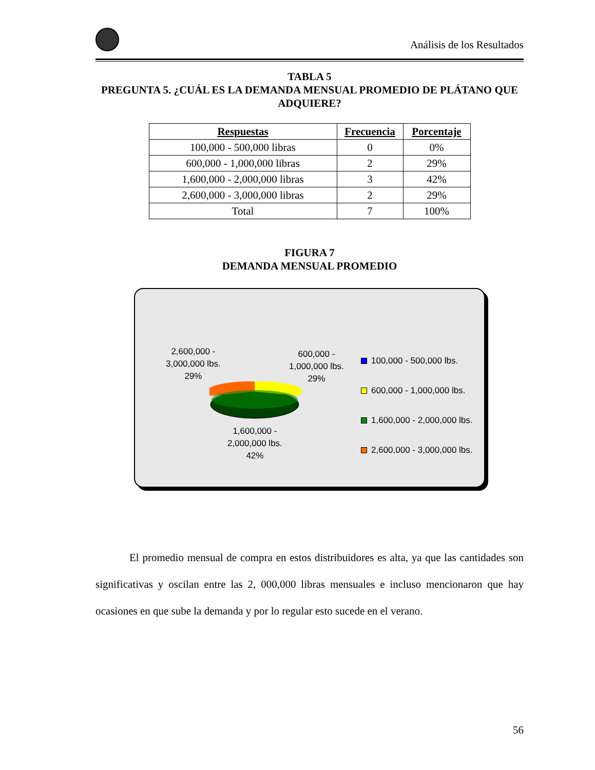Análisis de los Resultados
TABLA 5
PREGUNTA 5. ¿CUÁL ES LA DEMANDA MENSUAL PROMEDIO DE PLÁTANO QUE ADQUIERE?
| Respuestas | Frecuencia | Porcentaje |
| --- | --- | --- |
| 100,000 - 500,000 libras | 0 | 0% |
| 600,000 - 1,000,000 libras | 2 | 29% |
| 1,600,000 - 2,000,000 libras | 3 | 42% |
| 2,600,000 - 3,000,000 libras | 2 | 29% |
| Total | 7 | 100% |
FIGURA 7
DEMANDA MENSUAL PROMEDIO
2,600,000 -
3,000,000 lbs.
29%
600,000 -
1,000,000 lbs.
29%
1,600,000 -
2,000,000 lbs.
42%
100,000 - 500,000 lbs.
600,000 - 1,000,000 lbs.
1,600,000 - 2,000,000 lbs.
2,600,000 - 3,000,000 lbs.
El promedio mensual de compra en estos distribuidores es alta, ya que las cantidades son significativas y oscilan entre las 2, 000,000 libras mensuales e incluso mencionaron que hay ocasiones en que sube la demanda y por lo regular esto sucede en el verano.
56